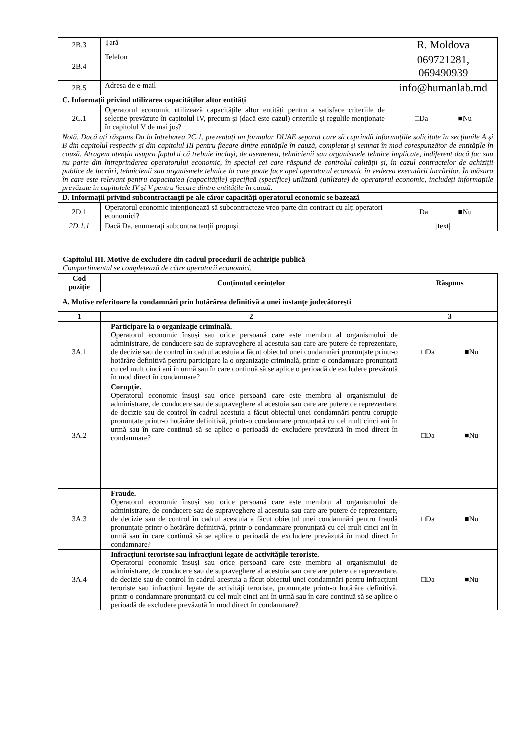| 2B.3 | Țară | R. Moldova |
| 2B.4 | Telefon | 069721281, 069490939 |
| 2B.5 | Adresa de e-mail | info@humanlab.md |
| C. Informații privind utilizarea capacităților altor entități | | |
| 2C.1 | Operatorul economic utilizează capacitățile altor entități pentru a satisface criteriile de selecție prevăzute în capitolul IV, precum și (dacă este cazul) criteriile și regulile menționate în capitolul V de mai jos? | □Da ■Nu |
| Notă. Dacă ați răspuns Da la întrebarea 2C.1, prezentați un formular DUAE separat care să cuprindă informațiile solicitate în secțiunile A și B din capitolul respectiv și din capitolul III pentru fiecare dintre entitățile în cauză, completat și semnat în mod corespunzător de entitățile în cauză. Atragem atenția asupra faptului că trebuie incluşi, de asemenea, tehnicienii sau organismele tehnice implicate, indiferent dacă fac sau nu parte din întreprinderea operatorului economic, în special cei care răspund de controlul calității și, în cazul contractelor de achiziții publice de lucrări, tehnicienii sau organismele tehnice la care poate face apel operatorul economic în vederea executării lucrărilor. În măsura în care este relevant pentru capacitatea (capacitățile) specifică (specifice) utilizată (utilizate) de operatorul economic, includeți informațiile prevăzute în capitolele IV și V pentru fiecare dintre entitățile în cauză. | | |
| D. Informații privind subcontractanții pe ale căror capacități operatorul economic se bazează | | |
| 2D.1 | Operatorul economic intenționează să subcontracteze vreo parte din contract cu alți operatori economici? | □Da ■Nu |
| 2D.1.1 | Dacă Da, enumerați subcontractanții propuși. | /text/ |
Capitolul III. Motive de excludere din cadrul procedurii de achiziție publică
Compartimentul se completează de către operatorii economici.
| Cod poziție | Conținutul cerințelor | Răspuns |
| --- | --- | --- |
| A. Motive referitoare la condamnări prin hotărârea definitivă a unei instanțe judecătorești | | |
| 1 | 2 | 3 |
| 3A.1 | Participare la o organizație criminală. Operatorul economic însuși sau orice persoană care este membru al organismului de administrare, de conducere sau de supraveghere al acestuia sau care are putere de reprezentare, de decizie sau de control în cadrul acestuia a făcut obiectul unei condamnări pronunțate printr-o hotărâre definitivă pentru participare la o organizație criminală, printr-o condamnare pronunțată cu cel mult cinci ani în urmă sau în care continuă să se aplice o perioadă de excludere prevăzută în mod direct în condamnare? | □Da ■Nu |
| 3A.2 | Corupție. Operatorul economic însuși sau orice persoană care este membru al organismului de administrare, de conducere sau de supraveghere al acestuia sau care are putere de reprezentare, de decizie sau de control în cadrul acestuia a făcut obiectul unei condamnări pentru corupție pronunțate printr-o hotărâre definitivă, printr-o condamnare pronunțată cu cel mult cinci ani în urmă sau în care continuă să se aplice o perioadă de excludere prevăzută în mod direct în condamnare? | □Da ■Nu |
| 3A.3 | Fraude. Operatorul economic însuși sau orice persoană care este membru al organismului de administrare, de conducere sau de supraveghere al acestuia sau care are putere de reprezentare, de decizie sau de control în cadrul acestuia a făcut obiectul unei condamnări pentru fraudă pronunțate printr-o hotărâre definitivă, printr-o condamnare pronunțată cu cel mult cinci ani în urmă sau în care continuă să se aplice o perioadă de excludere prevăzută în mod direct în condamnare? | □Da ■Nu |
| 3A.4 | Infracțiuni teroriste sau infracțiuni legate de activitățile teroriste. Operatorul economic însuși sau orice persoană care este membru al organismului de administrare, de conducere sau de supraveghere al acestuia sau care are putere de reprezentare, de decizie sau de control în cadrul acestuia a făcut obiectul unei condamnări pentru infracțiuni teroriste sau infracțiuni legate de activități teroriste, pronunțate printr-o hotărâre definitivă, printr-o condamnare pronunțată cu cel mult cinci ani în urmă sau în care continuă să se aplice o perioadă de excludere prevăzută în mod direct în condamnare? | □Da ■Nu |